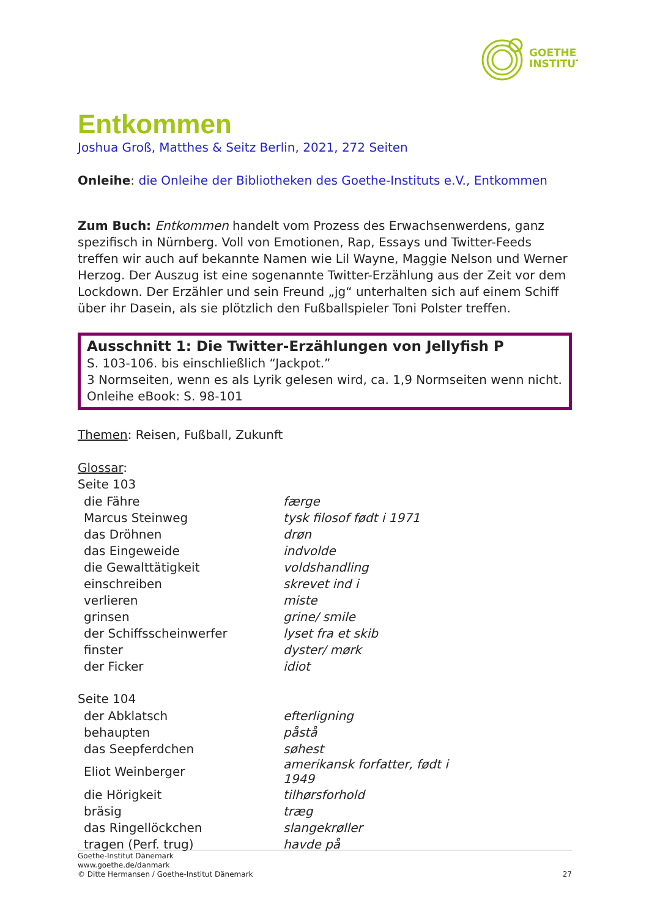GOETHE
INSTITUT
Entkommen
Joshua Groß, Matthes & Seitz Berlin, 2021, 272 Seiten
Onleihe: die Onleihe der Bibliotheken des Goethe-Instituts e.V., Entkommen
Zum Buch: Entkommen handelt vom Prozess des Erwachsenwerdens, ganz spezifisch in Nürnberg. Voll von Emotionen, Rap, Essays und Twitter-Feeds treffen wir auch auf bekannte Namen wie Lil Wayne, Maggie Nelson und Werner Herzog. Der Auszug ist eine sogenannte Twitter-Erzählung aus der Zeit vor dem Lockdown. Der Erzähler und sein Freund „jg“ unterhalten sich auf einem Schiff über ihr Dasein, als sie plötzlich den Fußballspieler Toni Polster treffen.
Ausschnitt 1: Die Twitter-Erzählungen von Jellyfish P
S. 103-106. bis einschließlich “Jackpot.”
3 Normseiten, wenn es als Lyrik gelesen wird, ca. 1,9 Normseiten wenn nicht.
Onleihe eBook: S. 98-101
Themen: Reisen, Fußball, Zukunft
Glossar:
Seite 103
| die Fähre | færge |
| Marcus Steinweg | tysk filosof født i 1971 |
| das Dröhnen | drøn |
| das Eingeweide | indvolde |
| die Gewalttätigkeit | voldshandling |
| einschreiben | skrevet ind i |
| verlieren | miste |
| grinsen | grine/ smile |
| der Schiffsscheinwerfer | lyset fra et skib |
| finster | dyster/ mørk |
| der Ficker | idiot |
Seite 104
| der Abklatsch | efterligning |
| behaupten | påstå |
| das Seepferdchen | søhest |
| Eliot Weinberger | amerikansk forfatter, født i 1949 |
| die Hörigkeit | tilhørsforhold |
| bräsig | træg |
| das Ringellöckchen | slangekrøller |
| tragen (Perf. trug) | havde på |
Goethe-Institut Dänemark
www.goethe.de/danmark
© Ditte Hermansen / Goethe-Institut Dänemark 27